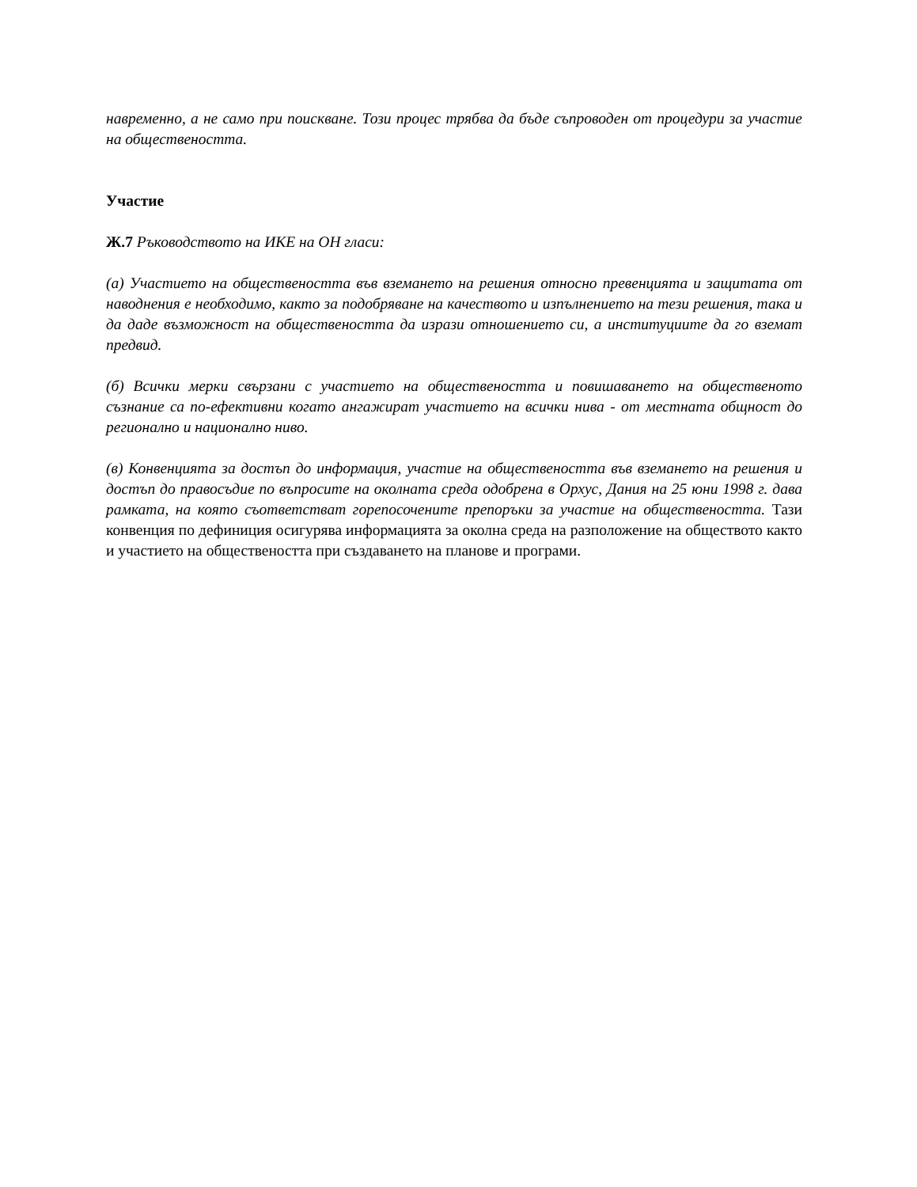навременно, а не само при поискване. Този процес трябва да бъде съпроводен от процедури за участие на обществеността.
Участие
Ж.7 Ръководството на ИКЕ на ОН гласи:
(а) Участието на обществеността във вземането на решения относно превенцията и защитата от наводнения е необходимо, както за подобряване на качеството и изпълнението на тези решения, така и да даде възможност на обществеността да изрази отношението си, а институциите да го вземат предвид.
(б) Всички мерки свързани с участието на обществеността и повишаването на общественото съзнание са по-ефективни когато ангажират участието на всички нива - от местната общност до регионално и национално ниво.
(в) Конвенцията за достъп до информация, участие на обществеността във вземането на решения и достъп до правосъдие по въпросите на околната среда одобрена в Орхус, Дания на 25 юни 1998 г. дава рамката, на която съответстват горепосочените препоръки за участие на обществеността. Тази конвенция по дефиниция осигурява информацията за околна среда на разположение на обществото както и участието на обществеността при създаването на планове и програми.